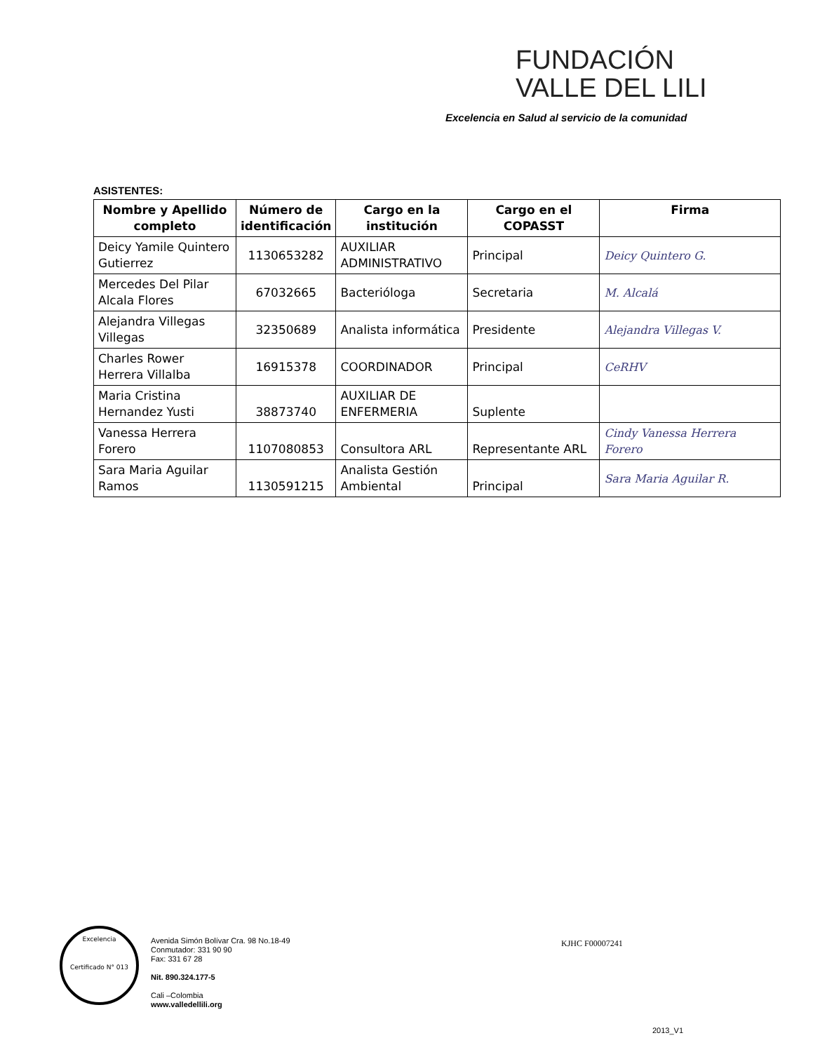FUNDACIÓN
VALLE DEL LILI
Excelencia en Salud al servicio de la comunidad
ASISTENTES:
| Nombre y Apellido completo | Número de identificación | Cargo en la institución | Cargo en el COPASST | Firma |
| --- | --- | --- | --- | --- |
| Deicy Yamile Quintero Gutierrez | 1130653282 | AUXILIAR ADMINISTRATIVO | Principal | Deicy Quintero G. |
| Mercedes Del Pilar Alcala Flores | 67032665 | Bacterióloga | Secretaria | M. Alcalá |
| Alejandra Villegas Villegas | 32350689 | Analista informática | Presidente | Alejandra Villegas V. |
| Charles Rower Herrera Villalba | 16915378 | COORDINADOR | Principal | CeRHV |
| Maria Cristina Hernandez Yusti | 38873740 | AUXILIAR DE ENFERMERIA | Suplente | |
| Vanessa Herrera Forero | 1107080853 | Consultora ARL | Representante ARL | Cindy Vanessa Herrera Forero |
| Sara Maria Aguilar Ramos | 1130591215 | Analista Gestión Ambiental | Principal | Sara Maria Aguilar R. |
Excelencia
Certificado N° 013
Avenida Simón Bolívar Cra. 98 No.18-49
Conmutador: 331 90 90
Fax: 331 67 28
Nit. 890.324.177-5
Cali –Colombia
www.valledellili.org
KJHC F00007241
2013_V1